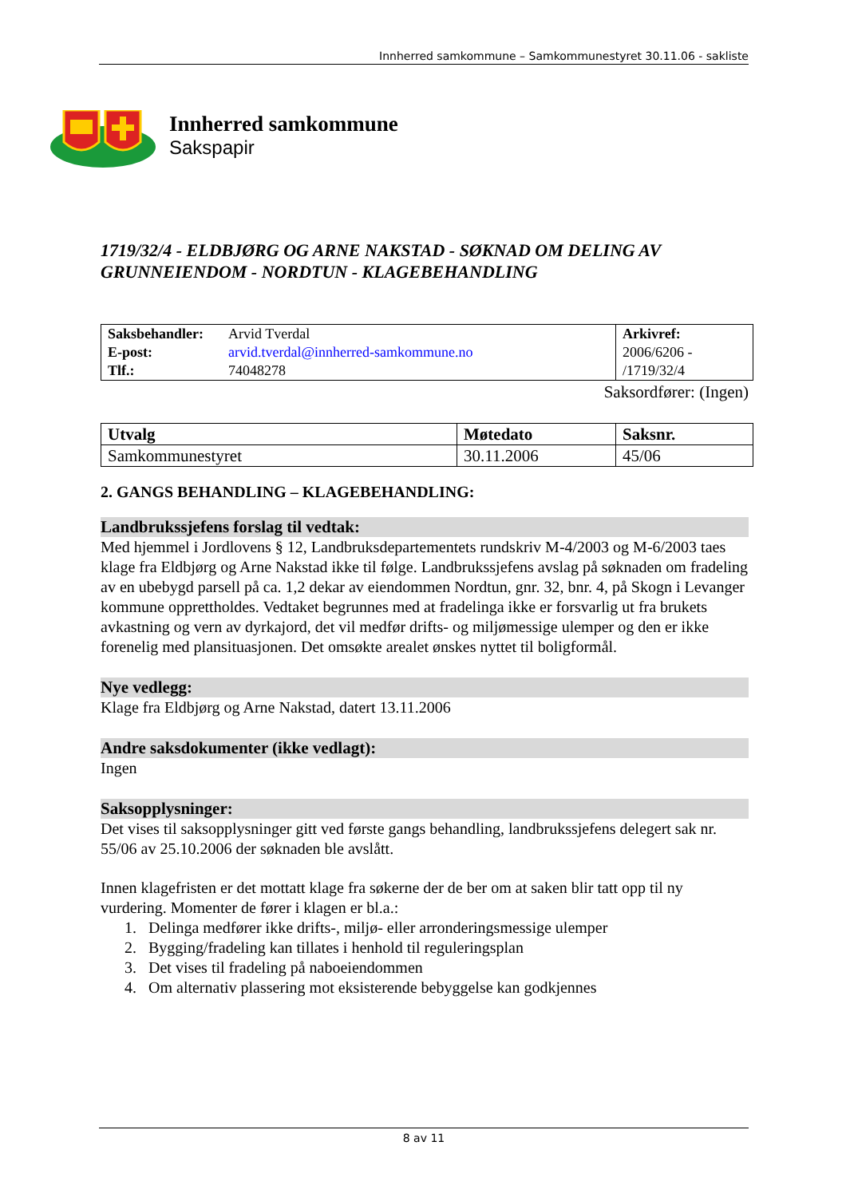Innherred samkommune – Samkommunestyret 30.11.06 - sakliste
Innherred samkommune
Sakspapir
1719/32/4 - ELDBJØRG OG ARNE NAKSTAD - SØKNAD OM DELING AV GRUNNEIENDOM - NORDTUN - KLAGEBEHANDLING
| Saksbehandler: E-post: Tlf.: | Arvid Tverdal arvid.tverdal@innherred-samkommune.no 74048278 | Arkivref: 2006/6206 - /1719/32/4 |
Saksordfører: (Ingen)
| Utvalg | Møtedato | Saksnr. |
| Samkommunestyret | 30.11.2006 | 45/06 |
2. GANGS BEHANDLING – KLAGEBEHANDLING:
Landbrukssjefens forslag til vedtak:
Med hjemmel i Jordlovens § 12, Landbruksdepartementets rundskriv M-4/2003 og M-6/2003 taes klage fra Eldbjørg og Arne Nakstad ikke til følge. Landbrukssjefens avslag på søknaden om fradeling av en ubebygd parsell på ca. 1,2 dekar av eiendommen Nordtun, gnr. 32, bnr. 4, på Skogn i Levanger kommune opprettholdes. Vedtaket begrunnes med at fradelinga ikke er forsvarlig ut fra brukets avkastning og vern av dyrkajord, det vil medfør drifts- og miljømessige ulemper og den er ikke forenelig med plansituasjonen. Det omsøkte arealet ønskes nyttet til boligformål.
Nye vedlegg:
Klage fra Eldbjørg og Arne Nakstad, datert 13.11.2006
Andre saksdokumenter (ikke vedlagt):
Ingen
Saksopplysninger:
Det vises til saksopplysninger gitt ved første gangs behandling, landbrukssjefens delegert sak nr. 55/06 av 25.10.2006 der søknaden ble avslått.
Innen klagefristen er det mottatt klage fra søkerne der de ber om at saken blir tatt opp til ny vurdering. Momenter de fører i klagen er bl.a.:
1. Delinga medfører ikke drifts-, miljø- eller arronderingsmessige ulemper
2. Bygging/fradeling kan tillates i henhold til reguleringsplan
3. Det vises til fradeling på naboeiendommen
4. Om alternativ plassering mot eksisterende bebyggelse kan godkjennes
8 av 11